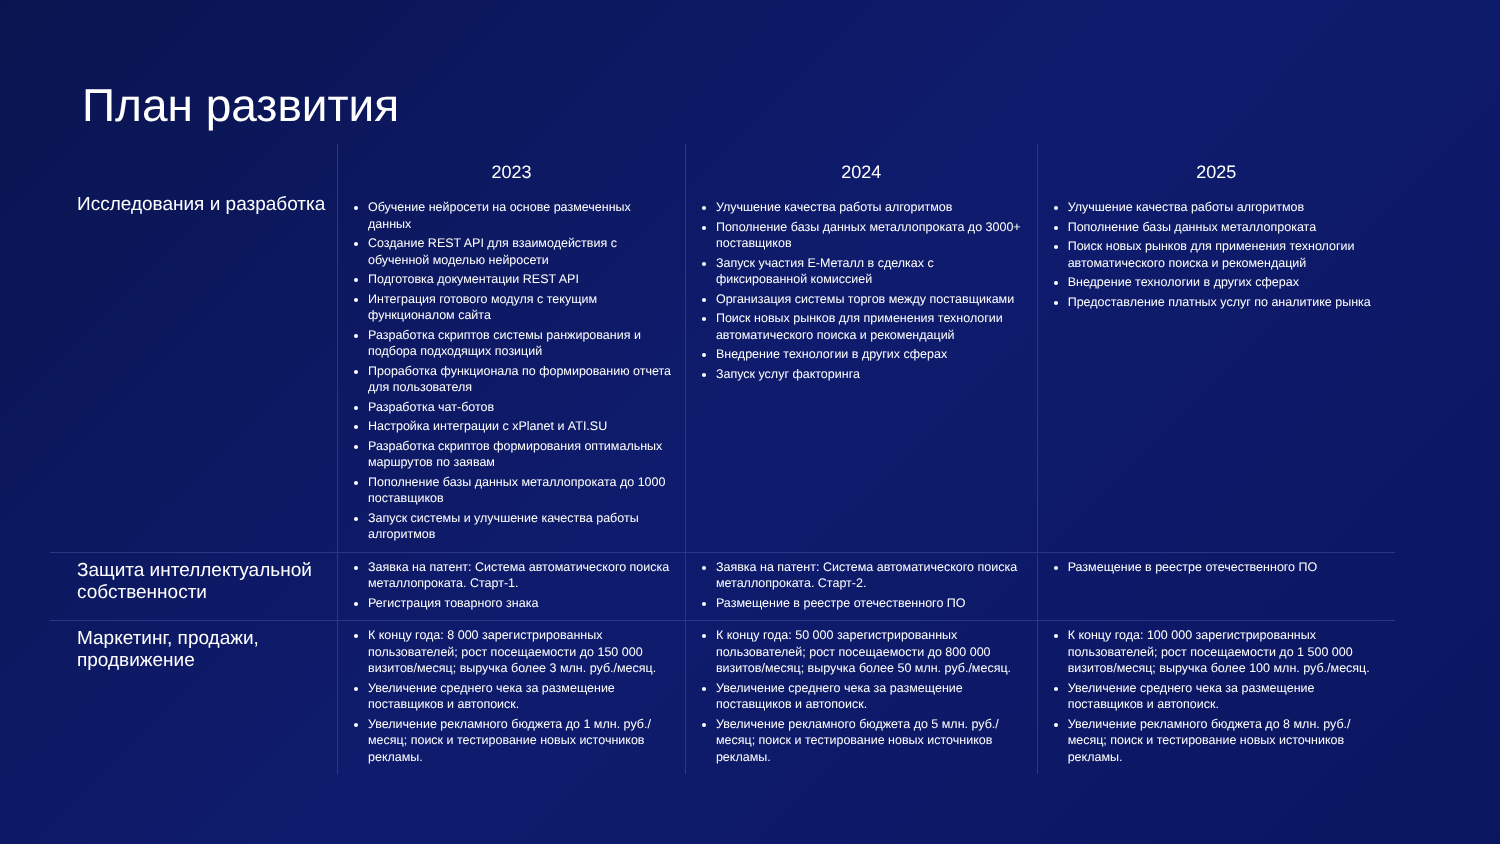План развития
| | 2023 | 2024 | 2025 |
| --- | --- | --- | --- |
| Исследования и разработка | Обучение нейросети на основе размеченных данных Создание REST API для взаимодействия с обученной моделью нейросети Подготовка документации REST API Интеграция готового модуля с текущим функционалом сайта Разработка скриптов системы ранжирования и подбора подходящих позиций Проработка функционала по формированию отчета для пользователя Разработка чат-ботов Настройка интеграции с xPlanet и ATI.SU Разработка скриптов формирования оптимальных маршрутов по заявам Пополнение базы данных металлопроката до 1000 поставщиков Запуск системы и улучшение качества работы алгоритмов | Улучшение качества работы алгоритмов Пополнение базы данных металлопроката до 3000+ поставщиков Запуск участия Е-Металл в сделках с фиксированной комиссией Организация системы торгов между поставщиками Поиск новых рынков для применения технологии автоматического поиска и рекомендаций Внедрение технологии в других сферах Запуск услуг факторинга | Улучшение качества работы алгоритмов Пополнение базы данных металлопроката Поиск новых рынков для применения технологии автоматического поиска и рекомендаций Внедрение технологии в других сферах Предоставление платных услуг по аналитике рынка |
| Защита интеллектуальной собственности | Заявка на патент: Система автоматического поиска металлопроката. Старт-1. Регистрация товарного знака | Заявка на патент: Система автоматического поиска металлопроката. Старт-2. Размещение в реестре отечественного ПО | Размещение в реестре отечественного ПО |
| Маркетинг, продажи, продвижение | К концу года: 8 000 зарегистрированных пользователей; рост посещаемости до 150 000 визитов/месяц; выручка более 3 млн. руб./месяц. Увеличение среднего чека за размещение поставщиков и автопоиск. Увеличение рекламного бюджета до 1 млн. руб./месяц; поиск и тестирование новых источников рекламы. | К концу года: 50 000 зарегистрированных пользователей; рост посещаемости до 800 000 визитов/месяц; выручка более 50 млн. руб./месяц. Увеличение среднего чека за размещение поставщиков и автопоиск. Увеличение рекламного бюджета до 5 млн. руб./месяц; поиск и тестирование новых источников рекламы. | К концу года: 100 000 зарегистрированных пользователей; рост посещаемости до 1 500 000 визитов/месяц; выручка более 100 млн. руб./месяц. Увеличение среднего чека за размещение поставщиков и автопоиск. Увеличение рекламного бюджета до 8 млн. руб./месяц; поиск и тестирование новых источников рекламы. |